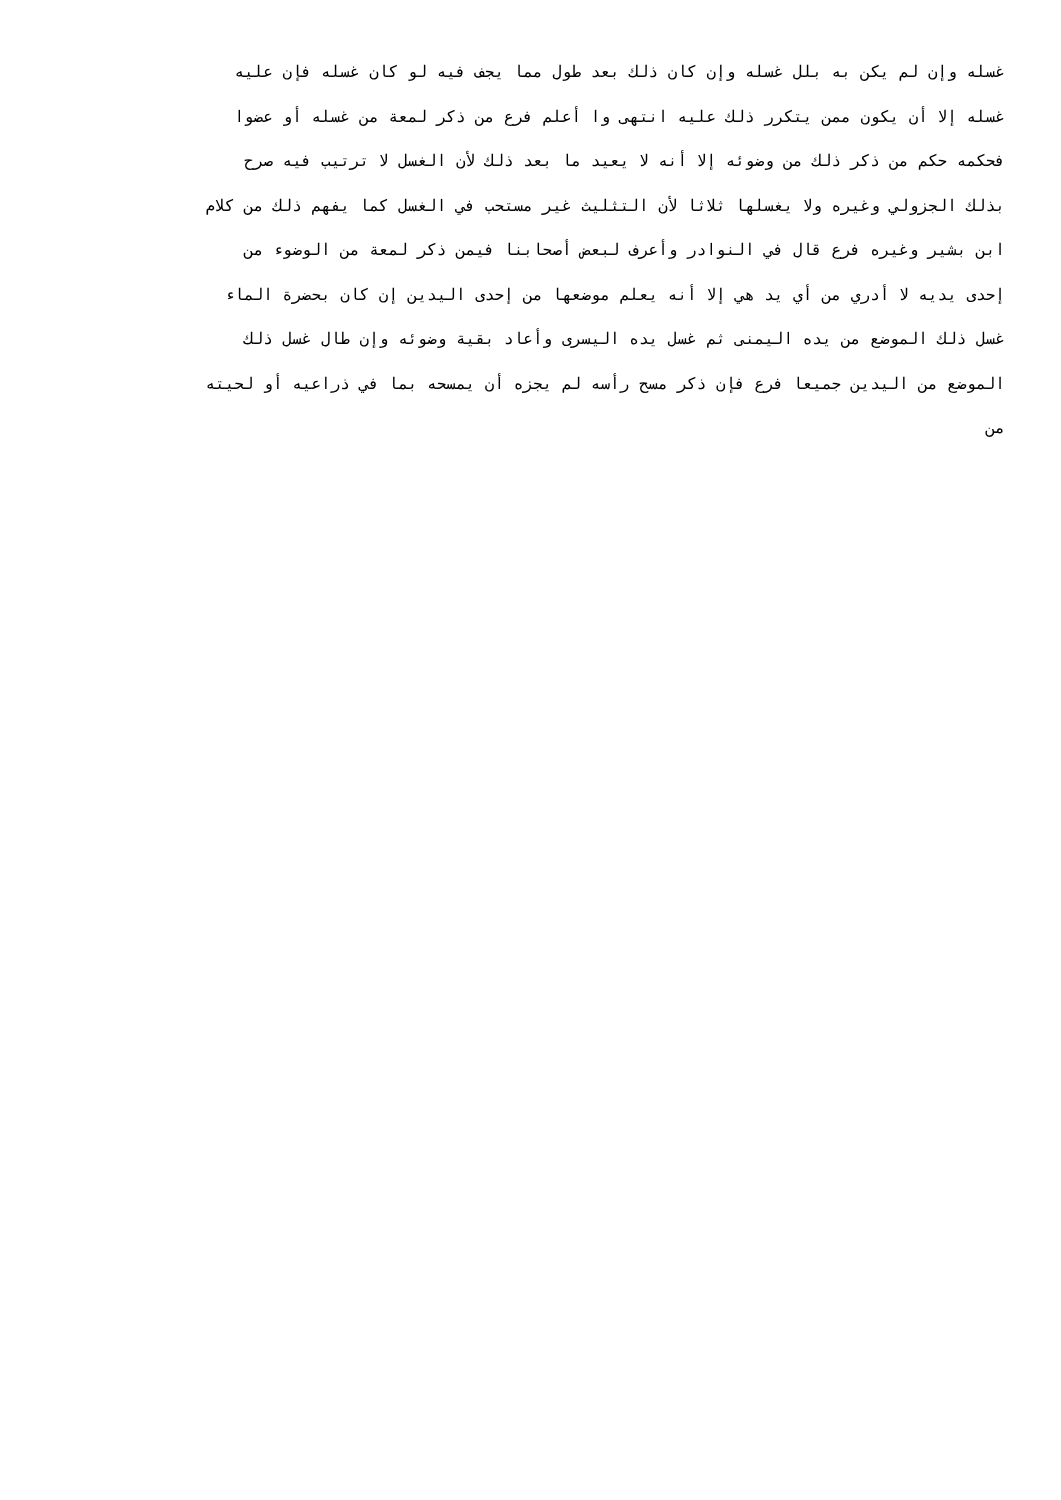غسله وإن لم يكن به بلل غسله وإن كان ذلك بعد طول مما يجف فيه لو كان غسله فإن عليه
غسله إلا أن يكون ممن يتكرر ذلك عليه انتهى وا أعلم فرع من ذكر لمعة من غسله أو عضوا
فحكمه حكم من ذكر ذلك من وضوئه إلا أنه لا يعيد ما بعد ذلك لأن الغسل لا ترتيب فيه صرح
بذلك الجزولي وغيره ولا يغسلها ثلاثا لأن التثليث غير مستحب في الغسل كما يفهم ذلك من كلام
ابن بشير وغيره فرع قال في النوادر وأعرف لبعض أصحابنا فيمن ذكر لمعة من الوضوء من
إحدى يديه لا أدري من أي يد هي إلا أنه يعلم موضعها من إحدى اليدين إن كان بحضرة الماء
غسل ذلك الموضع من يده اليمنى ثم غسل يده اليسرى وأعاد بقية وضوئه وإن طال غسل ذلك
الموضع من اليدين جميعا فرع فإن ذكر مسح رأسه لم يجزه أن يمسحه بما في ذراعيه أو لحيته
من